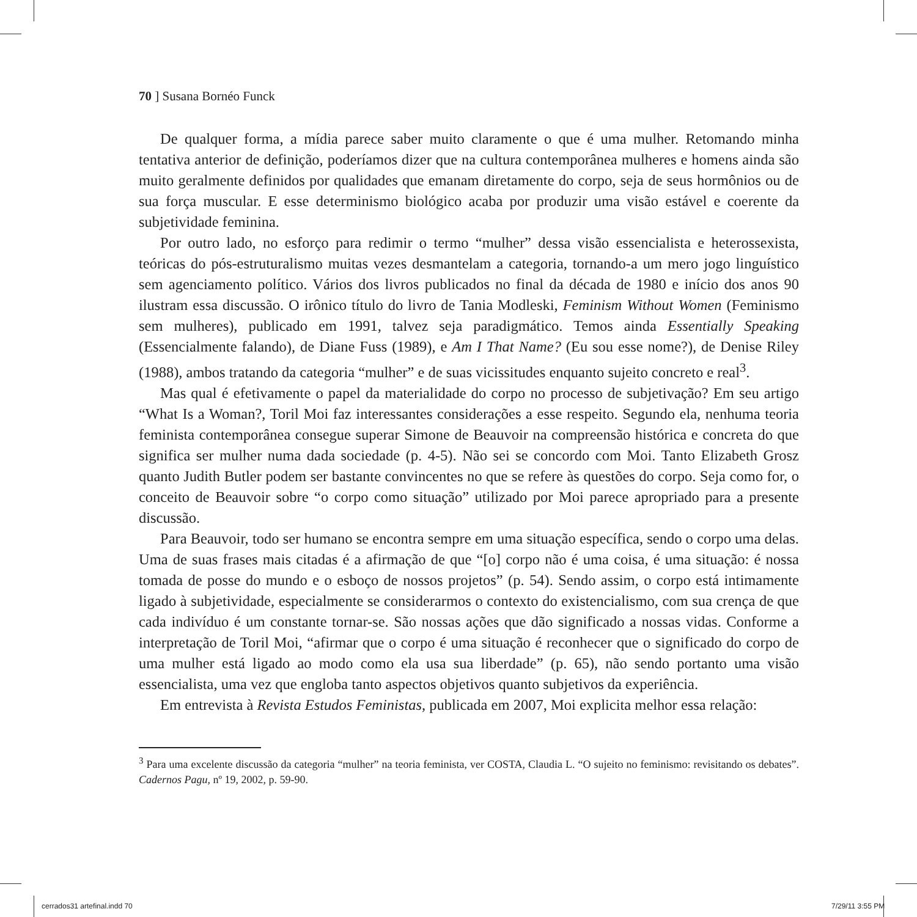70 ] Susana Bornéo Funck
De qualquer forma, a mídia parece saber muito claramente o que é uma mulher. Retomando minha tentativa anterior de definição, poderíamos dizer que na cultura contemporânea mulheres e homens ainda são muito geralmente definidos por qualidades que emanam diretamente do corpo, seja de seus hormônios ou de sua força muscular. E esse determinismo biológico acaba por produzir uma visão estável e coerente da subjetividade feminina.
Por outro lado, no esforço para redimir o termo “mulher” dessa visão essencialista e heterossexista, teóricas do pós-estruturalismo muitas vezes desmantelam a categoria, tornando-a um mero jogo linguístico sem agenciamento político. Vários dos livros publicados no final da década de 1980 e início dos anos 90 ilustram essa discussão. O irônico título do livro de Tania Modleski, Feminism Without Women (Feminismo sem mulheres), publicado em 1991, talvez seja paradigmático. Temos ainda Essentially Speaking (Essencialmente falando), de Diane Fuss (1989), e Am I That Name? (Eu sou esse nome?), de Denise Riley (1988), ambos tratando da categoria “mulher” e de suas vicissitudes enquanto sujeito concreto e real<sup>3</sup>.
Mas qual é efetivamente o papel da materialidade do corpo no processo de subjetivação? Em seu artigo “What Is a Woman?, Toril Moi faz interessantes considerações a esse respeito. Segundo ela, nenhuma teoria feminista contemporânea consegue superar Simone de Beauvoir na compreensão histórica e concreta do que significa ser mulher numa dada sociedade (p. 4-5). Não sei se concordo com Moi. Tanto Elizabeth Grosz quanto Judith Butler podem ser bastante convincentes no que se refere às questões do corpo. Seja como for, o conceito de Beauvoir sobre “o corpo como situação” utilizado por Moi parece apropriado para a presente discussão.
Para Beauvoir, todo ser humano se encontra sempre em uma situação específica, sendo o corpo uma delas. Uma de suas frases mais citadas é a afirmação de que “[o] corpo não é uma coisa, é uma situação: é nossa tomada de posse do mundo e o esboço de nossos projetos” (p. 54). Sendo assim, o corpo está intimamente ligado à subjetividade, especialmente se considerarmos o contexto do existencialismo, com sua crença de que cada indivíduo é um constante tornar-se. São nossas ações que dão significado a nossas vidas. Conforme a interpretação de Toril Moi, “afirmar que o corpo é uma situação é reconhecer que o significado do corpo de uma mulher está ligado ao modo como ela usa sua liberdade” (p. 65), não sendo portanto uma visão essencialista, uma vez que engloba tanto aspectos objetivos quanto subjetivos da experiência.
Em entrevista à Revista Estudos Feministas, publicada em 2007, Moi explicita melhor essa relação:
<sup>3</sup> Para uma excelente discussão da categoria “mulher” na teoria feminista, ver COSTA, Claudia L. “O sujeito no feminismo: revisitando os debates”. Cadernos Pagu, nº 19, 2002, p. 59-90.
cerrados31 artefinal.indd 70 7/29/11 3:55 PM